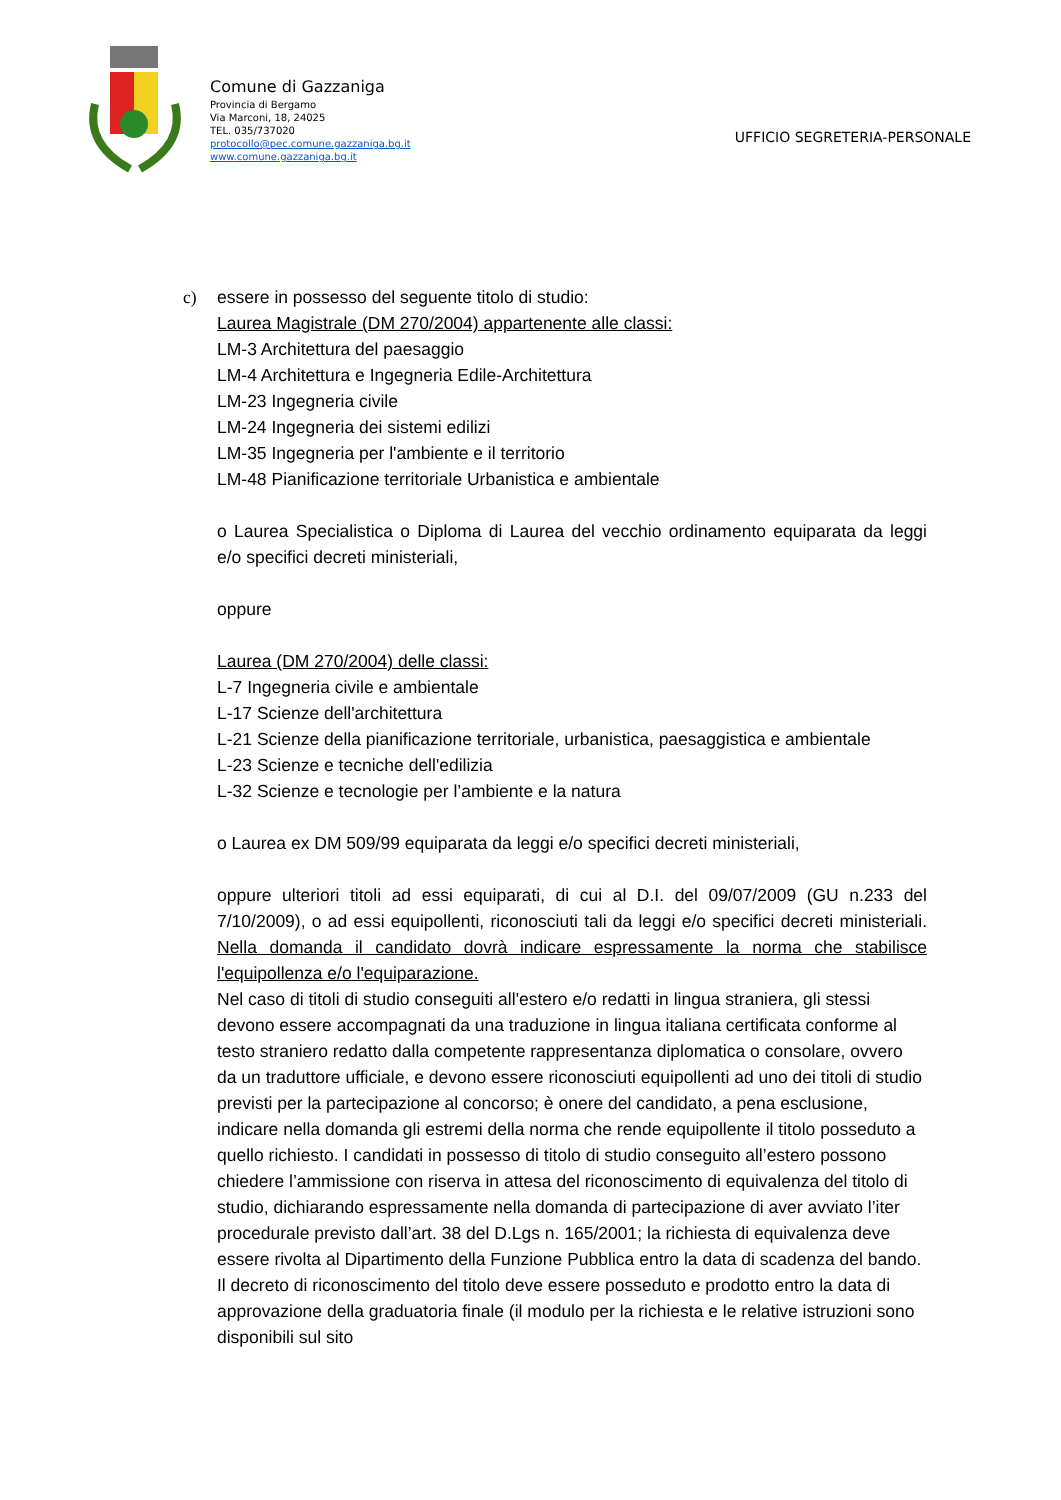Comune di Gazzaniga
Provincia di Bergamo
Via Marconi, 18, 24025
TEL. 035/737020
protocollo@pec.comune.gazzaniga.bg.it
www.comune.gazzaniga.bg.it
UFFICIO SEGRETERIA-PERSONALE
c) essere in possesso del seguente titolo di studio:
Laurea Magistrale (DM 270/2004) appartenente alle classi:
LM-3 Architettura del paesaggio
LM-4 Architettura e Ingegneria Edile-Architettura
LM-23 Ingegneria civile
LM-24 Ingegneria dei sistemi edilizi
LM-35 Ingegneria per l'ambiente e il territorio
LM-48 Pianificazione territoriale Urbanistica e ambientale
o Laurea Specialistica o Diploma di Laurea del vecchio ordinamento equiparata da leggi e/o specifici decreti ministeriali,
oppure
Laurea (DM 270/2004) delle classi:
L-7 Ingegneria civile e ambientale
L-17 Scienze dell'architettura
L-21 Scienze della pianificazione territoriale, urbanistica, paesaggistica e ambientale
L-23 Scienze e tecniche dell'edilizia
L-32 Scienze e tecnologie per l’ambiente e la natura
o Laurea ex DM 509/99 equiparata da leggi e/o specifici decreti ministeriali,
oppure ulteriori titoli ad essi equiparati, di cui al D.I. del 09/07/2009 (GU n.233 del 7/10/2009), o ad essi equipollenti, riconosciuti tali da leggi e/o specifici decreti ministeriali. Nella domanda il candidato dovrà indicare espressamente la norma che stabilisce l'equipollenza e/o l'equiparazione.
Nel caso di titoli di studio conseguiti all'estero e/o redatti in lingua straniera, gli stessi devono essere accompagnati da una traduzione in lingua italiana certificata conforme al testo straniero redatto dalla competente rappresentanza diplomatica o consolare, ovvero da un traduttore ufficiale, e devono essere riconosciuti equipollenti ad uno dei titoli di studio previsti per la partecipazione al concorso; è onere del candidato, a pena esclusione, indicare nella domanda gli estremi della norma che rende equipollente il titolo posseduto a quello richiesto. I candidati in possesso di titolo di studio conseguito all’estero possono chiedere l’ammissione con riserva in attesa del riconoscimento di equivalenza del titolo di studio, dichiarando espressamente nella domanda di partecipazione di aver avviato l’iter procedurale previsto dall’art. 38 del D.Lgs n. 165/2001; la richiesta di equivalenza deve essere rivolta al Dipartimento della Funzione Pubblica entro la data di scadenza del bando. Il decreto di riconoscimento del titolo deve essere posseduto e prodotto entro la data di approvazione della graduatoria finale (il modulo per la richiesta e le relative istruzioni sono disponibili sul sito